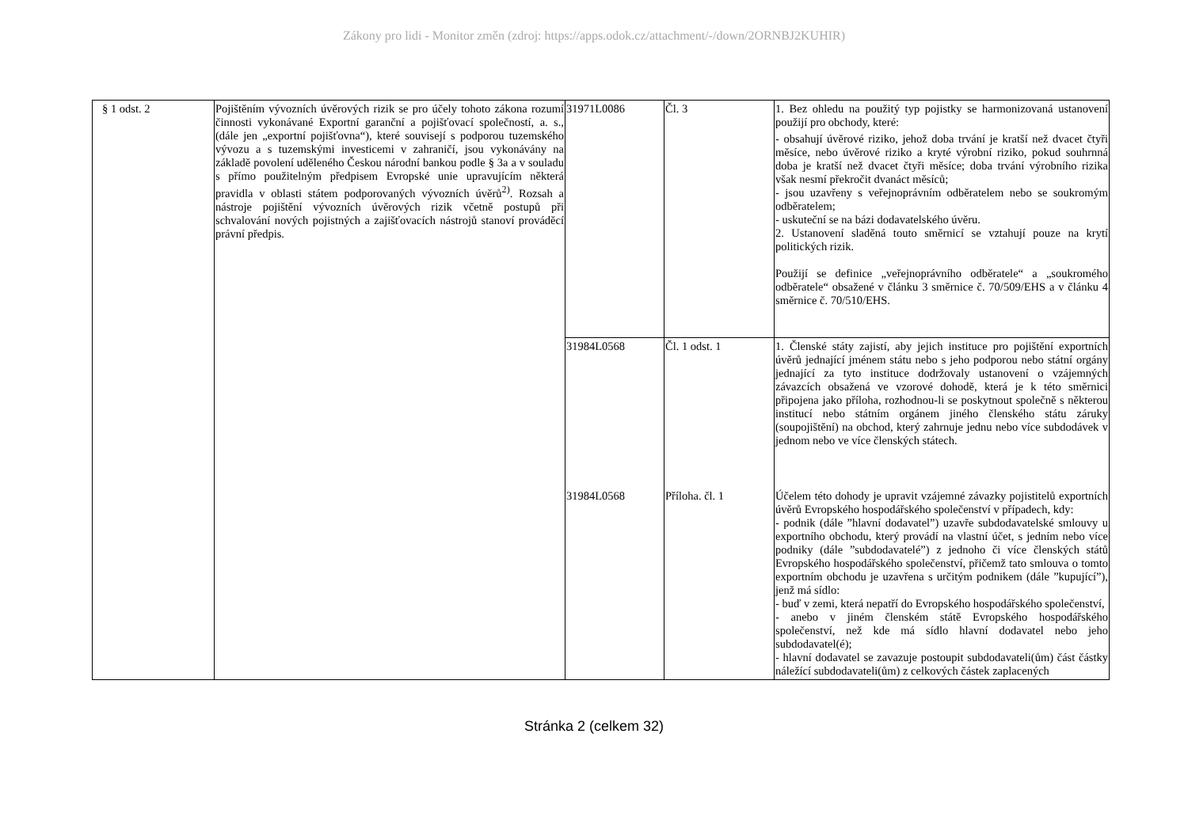Zákony pro lidi - Monitor změn (zdroj: https://apps.odok.cz/attachment/-/down/2ORNBJ2KUHIR)
| § 1 odst. 2 | Pojištěním vývozních úvěrových rizik se pro účely tohoto zákona rozumí činnosti vykonávané Exportní garanční a pojišťovací společností, a. s., (dále jen „exportní pojišťovna“), které souvisejí s podporou tuzemského vývozu a s tuzemskými investicemi v zahraničí, jsou vykonávány na základě povolení uděleného Českou národní bankou podle § 3a a v souladu s přímo použitelným předpisem Evropské unie upravujícím některá pravidla v oblasti státem podporovaných vývozních úvěrů<sup>2)</sup>. Rozsah a nástroje pojištění vývozních úvěrových rizik včetně postupů při schvalování nových pojistných a zajišťovacích nástrojů stanoví prováděcí právní předpis. | 31971L0086 | Čl. 3 | 1. Bez ohledu na použitý typ pojistky se harmonizovaná ustanovení použijí pro obchody, které: - obsahují úvěrové riziko, jehož doba trvání je kratší než dvacet čtyři měsíce, nebo úvěrové riziko a kryté výrobní riziko, pokud souhrnná doba je kratší než dvacet čtyři měsíce; doba trvání výrobního rizika však nesmí překročit dvanáct měsíců; - jsou uzavřeny s veřejnoprávním odběratelem nebo se soukromým odběratelem; - uskuteční se na bázi dodavatelského úvěru. 2. Ustanovení sladěná touto směrnicí se vztahují pouze na krytí politických rizik. Použijí se definice „veřejnoprávního odběratele“ a „soukromého odběratele“ obsažené v článku 3 směrnice č. 70/509/EHS a v článku 4 směrnice č. 70/510/EHS. |
| | | 31984L0568 | Čl. 1 odst. 1 | 1. Členské státy zajistí, aby jejich instituce pro pojištění exportních úvěrů jednající jménem státu nebo s jeho podporou nebo státní orgány jednající za tyto instituce dodržovaly ustanovení o vzájemných závazcích obsažená ve vzorové dohodě, která je k této směrnici připojena jako příloha, rozhodnou-li se poskytnout společně s některou institucí nebo státním orgánem jiného členského státu záruky (soupojištění) na obchod, který zahrnuje jednu nebo více subdodávek v jednom nebo ve více členských státech. |
| | | 31984L0568 | Příloha. čl. 1 | Účelem této dohody je upravit vzájemné závazky pojistitelů exportních úvěrů Evropského hospodářského společenství v případech, kdy: - podnik (dále ”hlavní dodavatel”) uzavře subdodavatelské smlouvy u exportního obchodu, který provádí na vlastní účet, s jedním nebo více podniky (dále ”subdodavatelé”) z jednoho či více členských států Evropského hospodářského společenství, přičemž tato smlouva o tomto exportním obchodu je uzavřena s určitým podnikem (dále ”kupující”), jenž má sídlo: - buď v zemi, která nepatří do Evropského hospodářského společenství, - anebo v jiném členském státě Evropského hospodářského společenství, než kde má sídlo hlavní dodavatel nebo jeho subdodavatel(é); - hlavní dodavatel se zavazuje postoupit subdodavateli(ům) část částky náležící subdodavateli(ům) z celkových částek zaplacených |
Stránka 2 (celkem 32)